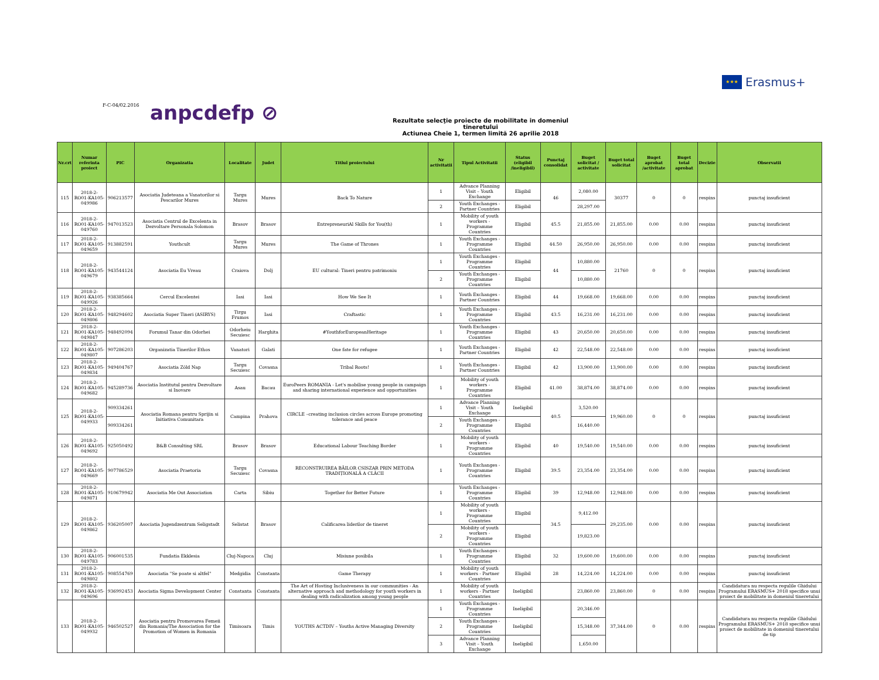★★★
Erasmus+
F-C-04/02.2016 anpcdefp ⊘
Rezultate selecţie proiecte de mobilitate in domeniul tineretului
Actiunea Cheie 1, termen limită 26 aprilie 2018
| Nr.crt | Numar referinta proiect | PIC | Organizatia | Localitate | Judet | Titlul proiectului | Nr activitatii | Tipul Activitatii | Status (eligibil /ineligibil) | Punctaj consolidat | Buget solicitat / activitate | Buget total solicitat | Buget aprobat /activitate | Buget total aprobat | Decizie | Observatii |
| --- | --- | --- | --- | --- | --- | --- | --- | --- | --- | --- | --- | --- | --- | --- | --- | --- |
| 115 | 2018-2-RO01-KA105-049986 | 906213577 | Asociatia Judeteana a Vanatorilor si Pescarilor Mures | Targu Mures | Mures | Back To Nature | 1 | Advance Planning Visit – Youth Exchange | Eligibil | 46 | 2,080.00 | 30377 | 0 | 0 | respins | punctaj insuficient |
| | | | | | | | 2 | Youth Exchanges - Partner Countries | Eligibil | | 28,297.00 | | | | | |
| 116 | 2018-2-RO01-KA105-049760 | 947013523 | Asociatia Centrul de Excelenta in Dezvoltare Personala Solomon | Brasov | Brasov | EntrepreneuriAl Skills for You(th) | 1 | Mobility of youth workers - Programme Countries | Eligibil | 45.5 | 21,855.00 | 21,855.00 | 0.00 | 0.00 | respins | punctaj insuficient |
| 117 | 2018-2-RO01-KA105-049659 | 913882591 | Youthcult | Targu Mures | Mures | The Game of Thrones | 1 | Youth Exchanges - Programme Countries | Eligibil | 44.50 | 26,950.00 | 26,950.00 | 0.00 | 0.00 | respins | punctaj insuficient |
| 118 | 2018-2-RO01-KA105-049679 | 943544124 | Asociatia Eu Vreau | Craiova | Dolj | EU cultural: Tineri pentru patrimoniu | 1 | Youth Exchanges - Programme Countries | Eligibil | 44 | 10,880.00 | 21760 | 0 | 0 | respins | punctaj insuficient |
| | | | | | | | 2 | Youth Exchanges - Programme Countries | Eligibil | | 10,880.00 | | | | | |
| 119 | 2018-2-RO01-KA105-049926 | 938385664 | Cercul Excelentei | Iasi | Iasi | How We See It | 1 | Youth Exchanges - Partner Countries | Eligibil | 44 | 19,668.00 | 19,668.00 | 0.00 | 0.00 | respins | punctaj insuficient |
| 120 | 2018-2-RO01-KA105-049806 | 948294602 | Asociatia Super Tineri (ASIRYS) | Tirgu Frumos | Iasi | Craftastic | 1 | Youth Exchanges - Programme Countries | Eligibil | 43.5 | 16,231.00 | 16,231.00 | 0.00 | 0.00 | respins | punctaj insuficient |
| 121 | 2018-2-RO01-KA105-049847 | 948492094 | Forumul Tanar din Odorhei | Odorheiu Secuiesc | Harghita | #YouthforEuropeanHeritage | 1 | Youth Exchanges - Programme Countries | Eligibil | 43 | 20,650.00 | 20,650.00 | 0.00 | 0.00 | respins | punctaj insuficient |
| 122 | 2018-2-RO01-KA105-049807 | 907286203 | Organizatia Tinerilor Ethos | Vanatori | Galati | One fate for refugee | 1 | Youth Exchanges - Partner Countries | Eligibil | 42 | 22,548.00 | 22,548.00 | 0.00 | 0.00 | respins | punctaj insuficient |
| 123 | 2018-2-RO01-KA105-049834 | 949404767 | Asociatia Zöld Nap | Targu Secuiesc | Covasna | Tribal Roots! | 1 | Youth Exchanges - Partner Countries | Eligibil | 42 | 13,900.00 | 13,900.00 | 0.00 | 0.00 | respins | punctaj insuficient |
| 124 | 2018-2-RO01-KA105-049682 | 945289736 | Asociatia Institutul pentru Dezvoltare si Inovare | Asau | Bacau | EuroPeers ROMANIA - Let's mobilise young people in campaign and sharing international experience and opportunities | 1 | Mobility of youth workers - Programme Countries | Eligibil | 41.00 | 38,874.00 | 38,874.00 | 0.00 | 0.00 | respins | punctaj insuficient |
| 125 | 2018-2-RO01-KA105-049933 | 909334261 | Asociatia Romana pentru Sprijin si Initiativa Comunitara | Campina | Prahova | CIRCLE –creating inclusion circles across Europe promoting tolerance and peace | 1 | Advance Planning Visit – Youth Exchange | Ineligibil | 40.5 | 3,520.00 | 19,960.00 | 0 | 0 | respins | punctaj insuficient |
| | | 909334261 | | | | | 2 | Youth Exchanges - Programme Countries | Eligibil | | 16,440.00 | | | | | |
| 126 | 2018-2-RO01-KA105-049692 | 925050492 | B&B Consulting SRL | Brasov | Brasov | Educational Labour Teaching Border | 1 | Mobility of youth workers - Programme Countries | Eligibil | 40 | 19,540.00 | 19,540.00 | 0.00 | 0.00 | respins | punctaj insuficient |
| 127 | 2018-2-RO01-KA105-049669 | 907786529 | Asociatia Praetoria | Targu Secuiesc | Covasna | RECONSTRUIREA BĂILOR CSISZAR PRIN METODA TRADIȚIONALĂ A CLĂCII | 1 | Youth Exchanges - Programme Countries | Eligibil | 39.5 | 23,354.00 | 23,354.00 | 0.00 | 0.00 | respins | punctaj insuficient |
| 128 | 2018-2-RO01-KA105-049871 | 910679942 | Asociatia Me Out Association | Carta | Sibiu | Together for Better Future | 1 | Youth Exchanges - Programme Countries | Eligibil | 39 | 12,948.00 | 12,948.00 | 0.00 | 0.00 | respins | punctaj insuficient |
| 129 | 2018-2-RO01-KA105-049862 | 936205007 | Asociatia Jugendzentrum Seligstadt | Selistat | Brasov | Calificarea liderilor de tineret | 1 | Mobility of youth workers - Programme Countries | Eligibil | 34.5 | 9,412.00 | 29,235.00 | 0.00 | 0.00 | respins | punctaj insuficient |
| | | | | | | | 2 | Mobility of youth workers - Programme Countries | Eligibil | | 19,823.00 | | | | | |
| 130 | 2018-2-RO01-KA105-049783 | 906001535 | Fundatia Ekklesia | Cluj-Napoca | Cluj | Misiune posibila | 1 | Youth Exchanges - Programme Countries | Eligibil | 32 | 19,600.00 | 19,600.00 | 0.00 | 0.00 | respins | punctaj insuficient |
| 131 | 2018-2-RO01-KA105-049802 | 908554769 | Asociatia "Se poate si altfel" | Medgidia | Constanta | Game Therapy | 1 | Mobility of youth workers - Partner Countries | Eligibil | 28 | 14,224.00 | 14,224.00 | 0.00 | 0.00 | respins | punctaj insuficient |
| 132 | 2018-2-RO01-KA105-049696 | 936992453 | Asociatia Sigma Development Center | Constanta | Constanta | The Art of Hosting Inclusiveness in our communities - An alternative approach and methodology for youth workers in dealing with radicalization among young people | 1 | Mobility of youth workers - Partner Countries | Ineligibil | | 23,860.00 | 23,860.00 | 0 | 0.00 | respins | Candidatura nu respecta regulile Ghidului Programului ERASMUS+ 2018 specifice unui proiect de mobilitate in domeniul tineretului |
| 133 | 2018-2-RO01-KA105-049932 | 946502527 | Asociatia pentru Promovarea Femeii din Romania/The Association for the Promotion of Women in Romania | Timisoara | Timis | YOUTHS ACTDIV – Youths Active Managing Diversity | 1 | Youth Exchanges - Programme Countries | Ineligibil | | 20,346.00 | 37,344.00 | 0 | 0.00 | respins | Candidatura nu respecta regulile Ghidului Programului ERASMUS+ 2018 specifice unui proiect de mobilitate in domeniul tineretului de tip |
| | | | | | | | 2 | Youth Exchanges - Programme Countries | Ineligibil | | 15,348.00 | | | | | |
| | | | | | | | 3 | Advance Planning Visit – Youth Exchange | Ineligibil | | 1,650.00 | | | | | |